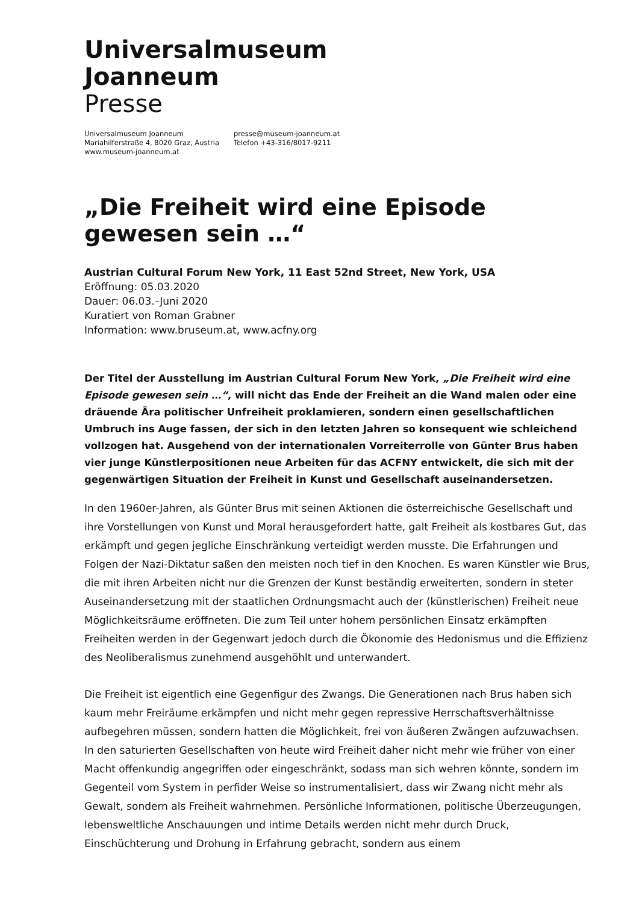Universalmuseum
Joanneum
Presse
Universalmuseum Joanneum
Mariahilferstraße 4, 8020 Graz, Austria
www.museum-joanneum.at
presse@museum-joanneum.at
Telefon +43-316/8017-9211
„Die Freiheit wird eine Episode gewesen sein …“
Austrian Cultural Forum New York, 11 East 52nd Street, New York, USA
Eröffnung: 05.03.2020
Dauer: 06.03.–Juni 2020
Kuratiert von Roman Grabner
Information: www.bruseum.at, www.acfny.org
Der Titel der Ausstellung im Austrian Cultural Forum New York, „Die Freiheit wird eine Episode gewesen sein …“, will nicht das Ende der Freiheit an die Wand malen oder eine dräuende Ära politischer Unfreiheit proklamieren, sondern einen gesellschaftlichen Umbruch ins Auge fassen, der sich in den letzten Jahren so konsequent wie schleichend vollzogen hat. Ausgehend von der internationalen Vorreiterrolle von Günter Brus haben vier junge Künstlerpositionen neue Arbeiten für das ACFNY entwickelt, die sich mit der gegenwärtigen Situation der Freiheit in Kunst und Gesellschaft auseinandersetzen.
In den 1960er-Jahren, als Günter Brus mit seinen Aktionen die österreichische Gesellschaft und ihre Vorstellungen von Kunst und Moral herausgefordert hatte, galt Freiheit als kostbares Gut, das erkämpft und gegen jegliche Einschränkung verteidigt werden musste. Die Erfahrungen und Folgen der Nazi-Diktatur saßen den meisten noch tief in den Knochen. Es waren Künstler wie Brus, die mit ihren Arbeiten nicht nur die Grenzen der Kunst beständig erweiterten, sondern in steter Auseinandersetzung mit der staatlichen Ordnungsmacht auch der (künstlerischen) Freiheit neue Möglichkeitsräume eröffneten. Die zum Teil unter hohem persönlichen Einsatz erkämpften Freiheiten werden in der Gegenwart jedoch durch die Ökonomie des Hedonismus und die Effizienz des Neoliberalismus zunehmend ausgehöhlt und unterwandert.
Die Freiheit ist eigentlich eine Gegenfigur des Zwangs. Die Generationen nach Brus haben sich kaum mehr Freiräume erkämpfen und nicht mehr gegen repressive Herrschaftsverhältnisse aufbegehren müssen, sondern hatten die Möglichkeit, frei von äußeren Zwängen aufzuwachsen. In den saturierten Gesellschaften von heute wird Freiheit daher nicht mehr wie früher von einer Macht offenkundig angegriffen oder eingeschränkt, sodass man sich wehren könnte, sondern im Gegenteil vom System in perfider Weise so instrumentalisiert, dass wir Zwang nicht mehr als Gewalt, sondern als Freiheit wahrnehmen. Persönliche Informationen, politische Überzeugungen, lebensweltliche Anschauungen und intime Details werden nicht mehr durch Druck, Einschüchterung und Drohung in Erfahrung gebracht, sondern aus einem